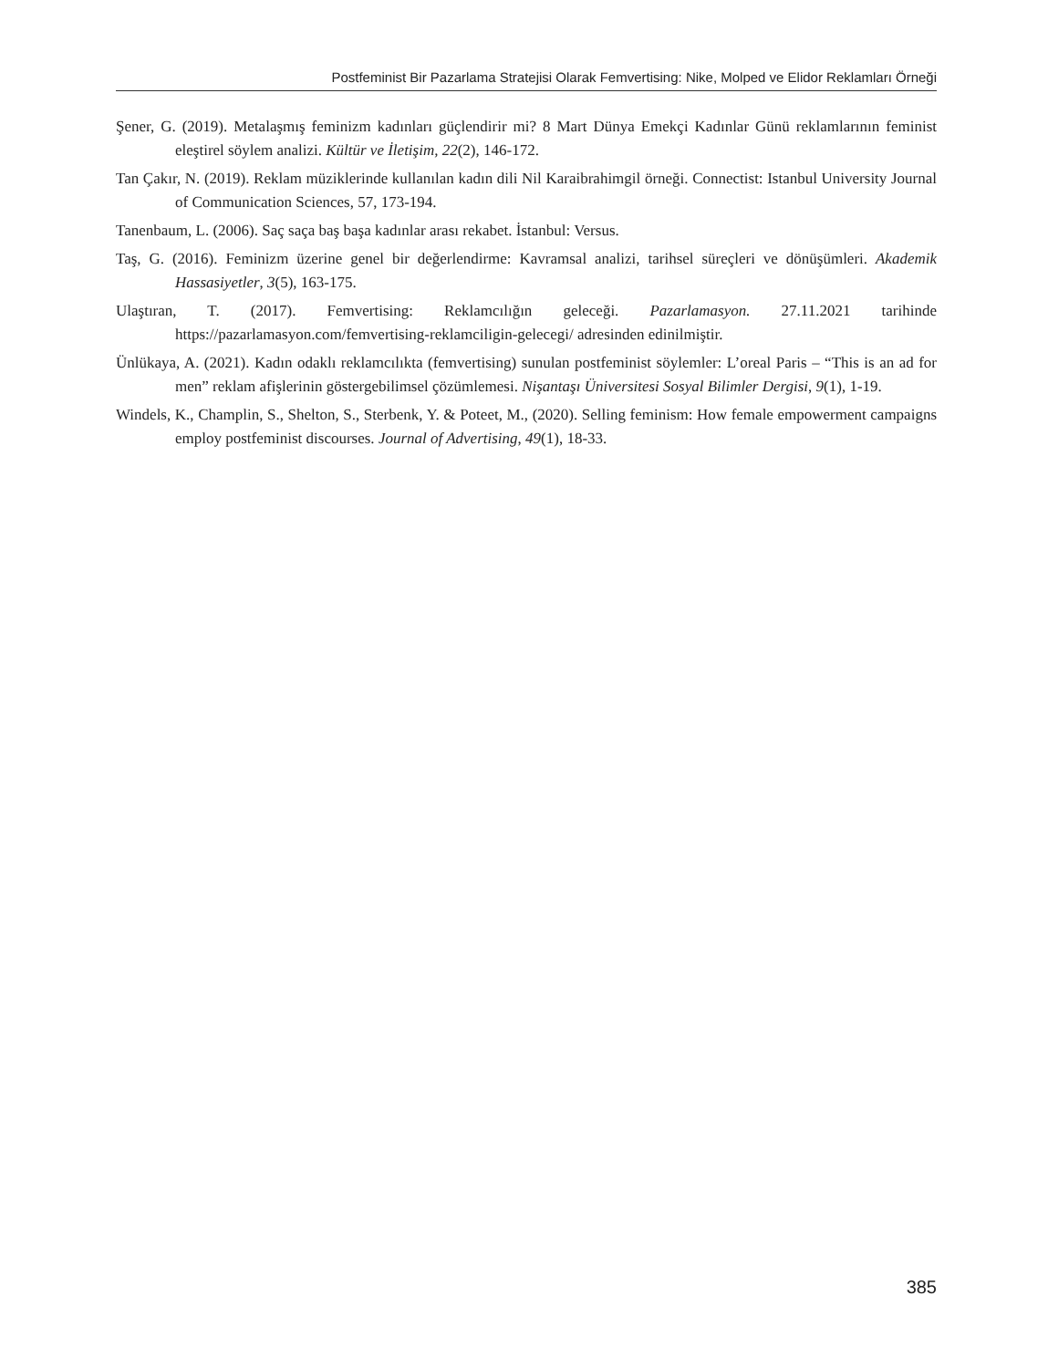Postfeminist Bir Pazarlama Stratejisi Olarak Femvertising: Nike, Molped ve Elidor Reklamları Örneği
Şener, G. (2019). Metalaşmış feminizm kadınları güçlendirir mi? 8 Mart Dünya Emekçi Kadınlar Günü reklamlarının feminist eleştirel söylem analizi. Kültür ve İletişim, 22(2), 146-172.
Tan Çakır, N. (2019). Reklam müziklerinde kullanılan kadın dili Nil Karaibrahimgil örneği. Connectist: Istanbul University Journal of Communication Sciences, 57, 173-194.
Tanenbaum, L. (2006). Saç saça baş başa kadınlar arası rekabet. İstanbul: Versus.
Taş, G. (2016). Feminizm üzerine genel bir değerlendirme: Kavramsal analizi, tarihsel süreçleri ve dönüşümleri. Akademik Hassasiyetler, 3(5), 163-175.
Ulaştıran, T. (2017). Femvertising: Reklamcılığın geleceği. Pazarlamasyon. 27.11.2021 tarihinde https://pazarlamasyon.com/femvertising-reklamciligin-gelecegi/ adresinden edinilmiştir.
Ünlükaya, A. (2021). Kadın odaklı reklamcılıkta (femvertising) sunulan postfeminist söylemler: L’oreal Paris – “This is an ad for men” reklam afişlerinin göstergebilimsel çözümlemesi. Nişantaşı Üniversitesi Sosyal Bilimler Dergisi, 9(1), 1-19.
Windels, K., Champlin, S., Shelton, S., Sterbenk, Y. & Poteet, M., (2020). Selling feminism: How female empowerment campaigns employ postfeminist discourses. Journal of Advertising, 49(1), 18-33.
385